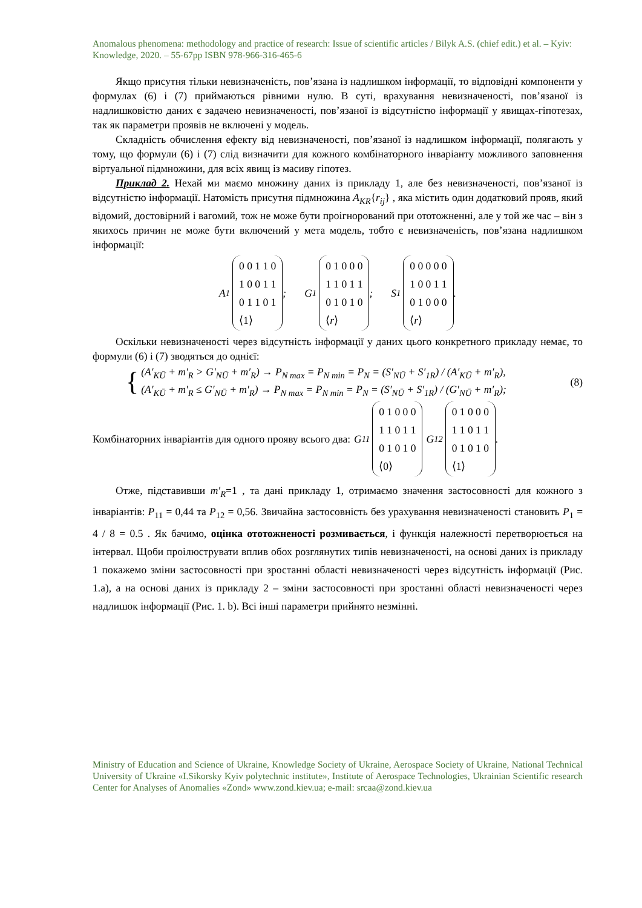Anomalous phenomena: methodology and practice of research: Issue of scientific articles / Bilyk A.S. (chief edit.) et al. – Kyiv: Knowledge, 2020. – 55-67pp ISBN 978-966-316-465-6
Якщо присутня тільки невизначеність, пов’язана із надлишком інформації, то відповідні компоненти у формулах (6) і (7) приймаються рівними нулю. В суті, врахування невизначеності, пов’язаної із надлишковістю даних є задачею невизначеності, пов’язаної із відсутністю інформації у явищах-гіпотезах, так як параметри проявів не включені у модель.
Складність обчислення ефекту від невизначеності, пов’язаної із надлишком інформації, полягають у тому, що формули (6) і (7) слід визначити для кожного комбінаторного інваріанту можливого заповнення віртуальної підмножини, для всіх явищ із масиву гіпотез.
Приклад 2. Нехай ми маємо множину даних із прикладу 1, але без невизначеності, пов’язаної із відсутністю інформації. Натомість присутня підмножина A<sub>KR</sub>{r<sub>ij</sub>} , яка містить один додатковий прояв, який відомий, достовірний і вагомий, тож не може бути проігнорований при ототожненні, але у той же час – він з якихось причин не може бути включений у мета модель, тобто є невизначеність, пов’язана надлишком інформації:
A<sub>1</sub>
0 0 1 1 0
1 0 0 1 1
0 1 1 0 1
⟨1⟩
;
G<sub>1</sub>
0 1 0 0 0
1 1 0 1 1
0 1 0 1 0
⟨r⟩
;
S<sub>1</sub>
0 0 0 0 0
1 0 0 1 1
0 1 0 0 0
⟨r⟩
.
Оскільки невизначеності через відсутність інформації у даних цього конкретного прикладу немає, то формули (6) і (7) зводяться до однієї:
{
(A′<sub>KŪ</sub> + m′<sub>R</sub> > G′<sub>NŪ</sub> + m′<sub>R</sub>) → P<sub>N max</sub> = P<sub>N min</sub> = P<sub>N</sub> = (S′<sub>NŪ</sub> + S′<sub>1R</sub>) / (A′<sub>KŪ</sub> + m′<sub>R</sub>),
(A′<sub>KŪ</sub> + m′<sub>R</sub> ≤ G′<sub>NŪ</sub> + m′<sub>R</sub>) → P<sub>N max</sub> = P<sub>N min</sub> = P<sub>N</sub> = (S′<sub>NŪ</sub> + S′<sub>1R</sub>) / (G′<sub>NŪ</sub> + m′<sub>R</sub>);
(8)
Комбінаторних інваріантів для одного прояву всього два:
G<sub>11</sub>
0 1 0 0 0
1 1 0 1 1
0 1 0 1 0
⟨0⟩
G<sub>12</sub>
0 1 0 0 0
1 1 0 1 1
0 1 0 1 0
⟨1⟩
.
Отже, підставивши m′<sub>R</sub>=1 , та дані прикладу 1, отримаємо значення застосовності для кожного з інваріантів: P<sub>11</sub> = 0,44 та P<sub>12</sub> = 0,56. Звичайна застосовність без урахування невизначеності становить P<sub>1</sub> = 4 / 8 = 0.5 . Як бачимо, оцінка ототожненості розмивається, і функція належності перетворюється на інтервал. Щоби проілюструвати вплив обох розглянутих типів невизначеності, на основі даних із прикладу 1 покажемо зміни застосовності при зростанні області невизначеності через відсутність інформації (Рис. 1.a), а на основі даних із прикладу 2 – зміни застосовності при зростанні області невизначеності через надлишок інформації (Рис. 1. b). Всі інші параметри прийнято незмінні.
Ministry of Education and Science of Ukraine, Knowledge Society of Ukraine, Aerospace Society of Ukraine, National Technical University of Ukraine «I.Sikorsky Kyiv polytechnic institute», Institute of Aerospace Technologies, Ukrainian Scientific research Center for Analyses of Anomalies «Zond» www.zond.kiev.ua; e-mail: srcaa@zond.kiev.ua